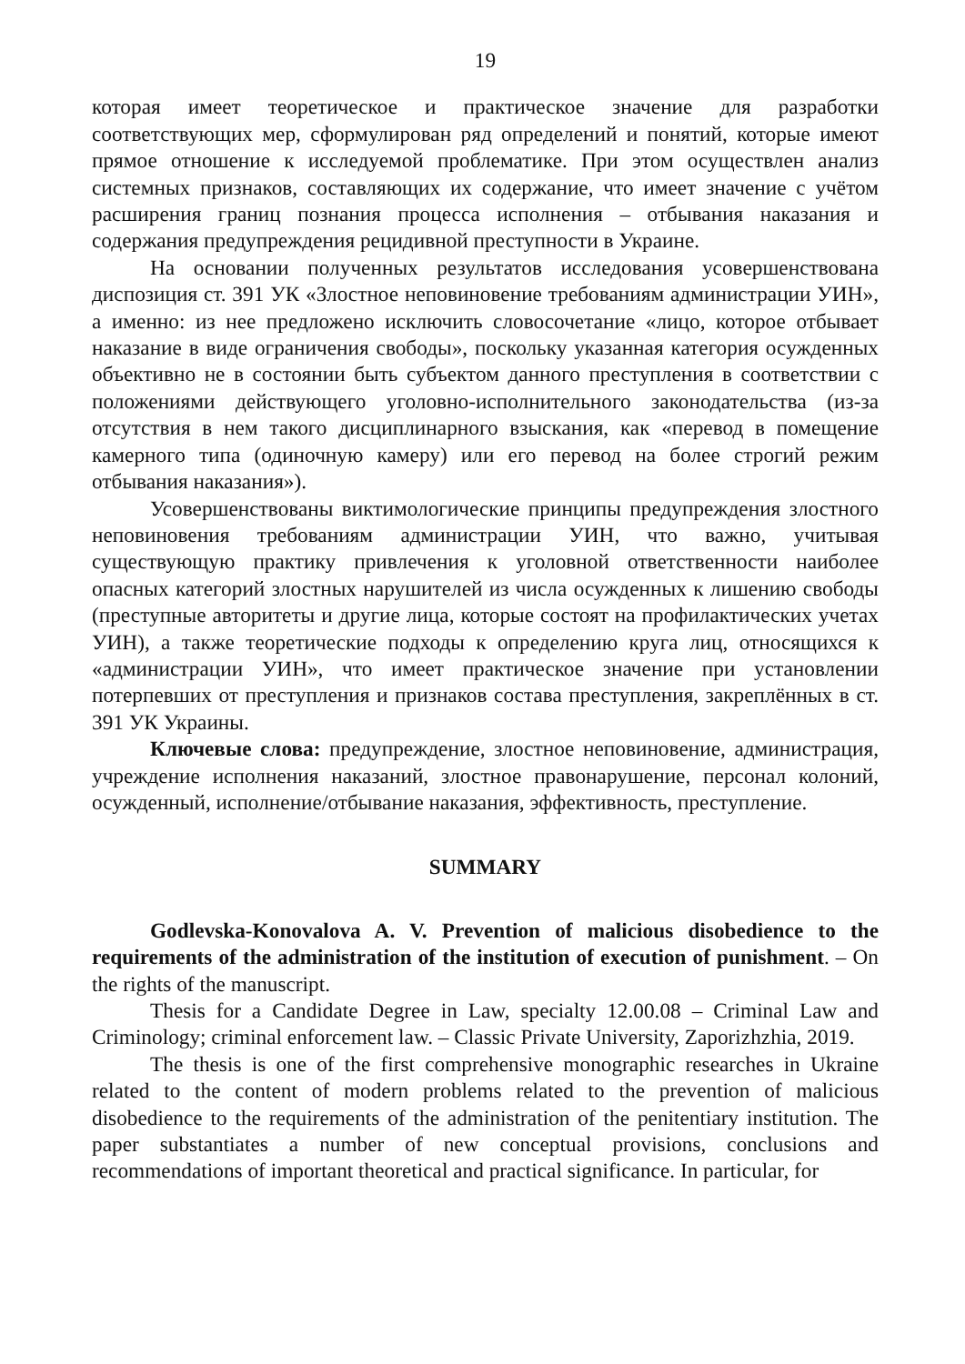19
которая имеет теоретическое и практическое значение для разработки соответствующих мер, сформулирован ряд определений и понятий, которые имеют прямое отношение к исследуемой проблематике. При этом осуществлен анализ системных признаков, составляющих их содержание, что имеет значение с учётом расширения границ познания процесса исполнения – отбывания наказания и содержания предупреждения рецидивной преступности в Украине.
На основании полученных результатов исследования усовершенствована диспозиция ст. 391 УК «Злостное неповиновение требованиям администрации УИН», а именно: из нее предложено исключить словосочетание «лицо, которое отбывает наказание в виде ограничения свободы», поскольку указанная категория осужденных объективно не в состоянии быть субъектом данного преступления в соответствии с положениями действующего уголовно-исполнительного законодательства (из-за отсутствия в нем такого дисциплинарного взыскания, как «перевод в помещение камерного типа (одиночную камеру) или его перевод на более строгий режим отбывания наказания»).
Усовершенствованы виктимологические принципы предупреждения злостного неповиновения требованиям администрации УИН, что важно, учитывая существующую практику привлечения к уголовной ответственности наиболее опасных категорий злостных нарушителей из числа осужденных к лишению свободы (преступные авторитеты и другие лица, которые состоят на профилактических учетах УИН), а также теоретические подходы к определению круга лиц, относящихся к «администрации УИН», что имеет практическое значение при установлении потерпевших от преступления и признаков состава преступления, закреплённых в ст. 391 УК Украины.
Ключевые слова: предупреждение, злостное неповиновение, администрация, учреждение исполнения наказаний, злостное правонарушение, персонал колоний, осужденный, исполнение/отбывание наказания, эффективность, преступление.
SUMMARY
Godlevska-Konovalova A. V. Prevention of malicious disobedience to the requirements of the administration of the institution of execution of punishment. – On the rights of the manuscript.
Thesis for a Candidate Degree in Law, specialty 12.00.08 – Criminal Law and Criminology; criminal enforcement law. – Classic Private University, Zaporizhzhia, 2019.
The thesis is one of the first comprehensive monographic researches in Ukraine related to the content of modern problems related to the prevention of malicious disobedience to the requirements of the administration of the penitentiary institution. The paper substantiates a number of new conceptual provisions, conclusions and recommendations of important theoretical and practical significance. In particular, for